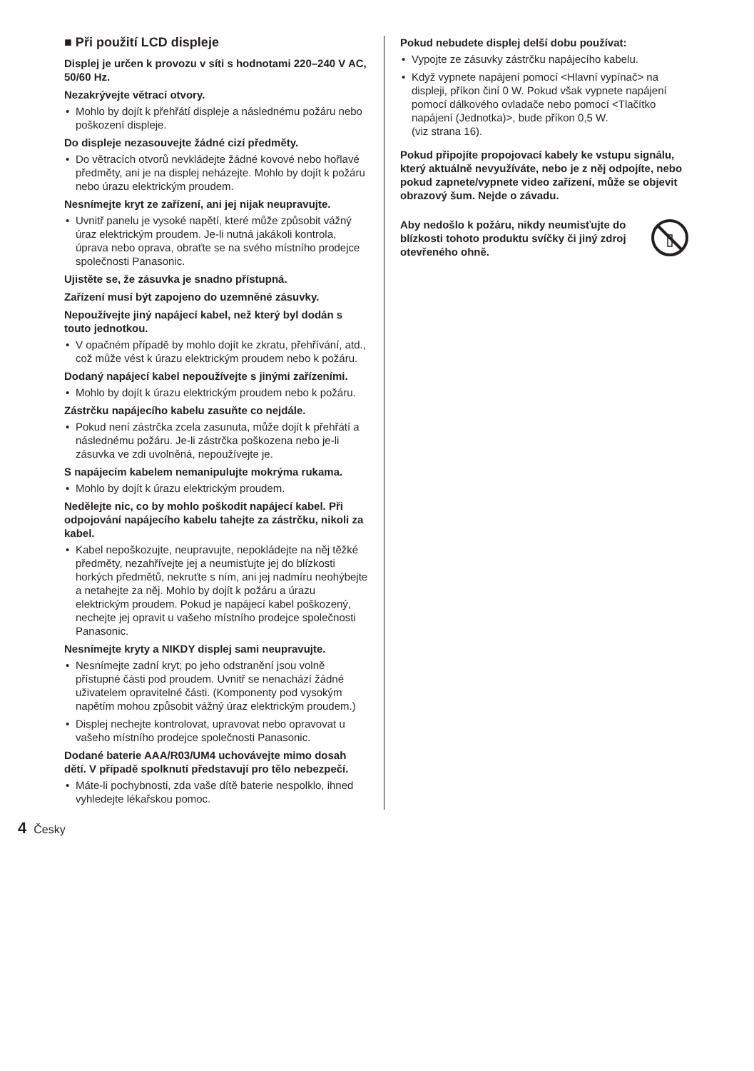■ Při použití LCD displeje
Displej je určen k provozu v síti s hodnotami 220–240 V AC, 50/60 Hz.
Nezakrývejte větrací otvory.
• Mohlo by dojít k přehřátí displeje a následnému požáru nebo poškození displeje.
Do displeje nezasouvejte žádné cizí předměty.
• Do větracích otvorů nevkládejte žádné kovové nebo hořlavé předměty, ani je na displej neházejte. Mohlo by dojít k požáru nebo úrazu elektrickým proudem.
Nesnímejte kryt ze zařízení, ani jej nijak neupravujte.
• Uvnitř panelu je vysoké napětí, které může způsobit vážný úraz elektrickým proudem. Je-li nutná jakákoli kontrola, úprava nebo oprava, obraťte se na svého místního prodejce společnosti Panasonic.
Ujistěte se, že zásuvka je snadno přístupná.
Zařízení musí být zapojeno do uzemněné zásuvky.
Nepoužívejte jiný napájecí kabel, než který byl dodán s touto jednotkou.
• V opačném případě by mohlo dojít ke zkratu, přehřívání, atd., což může vést k úrazu elektrickým proudem nebo k požáru.
Dodaný napájecí kabel nepoužívejte s jinými zařízeními.
• Mohlo by dojít k úrazu elektrickým proudem nebo k požáru.
Zástrčku napájecího kabelu zasuňte co nejdále.
• Pokud není zástrčka zcela zasunuta, může dojít k přehřátí a následnému požáru. Je-li zástrčka poškozena nebo je-li zásuvka ve zdi uvolněná, nepoužívejte je.
S napájecím kabelem nemanipulujte mokrýma rukama.
• Mohlo by dojít k úrazu elektrickým proudem.
Nedělejte nic, co by mohlo poškodit napájecí kabel. Při odpojování napájecího kabelu tahejte za zástrčku, nikoli za kabel.
• Kabel nepoškozujte, neupravujte, nepokládejte na něj těžké předměty, nezahřívejte jej a neumisťujte jej do blízkosti horkých předmětů, nekruťte s ním, ani jej nadmíru neohýbejte a netahejte za něj. Mohlo by dojít k požáru a úrazu elektrickým proudem. Pokud je napájecí kabel poškozený, nechejte jej opravit u vašeho místního prodejce společnosti Panasonic.
Nesnímejte kryty a NIKDY displej sami neupravujte.
• Nesnímejte zadní kryt; po jeho odstranění jsou volně přístupné části pod proudem. Uvnitř se nenachází žádné uživatelem opravitelné části. (Komponenty pod vysokým napětím mohou způsobit vážný úraz elektrickým proudem.)
• Displej nechejte kontrolovat, upravovat nebo opravovat u vašeho místního prodejce společnosti Panasonic.
Dodané baterie AAA/R03/UM4 uchovávejte mimo dosah dětí. V případě spolknutí představují pro tělo nebezpečí.
• Máte-li pochybnosti, zda vaše dítě baterie nespolklo, ihned vyhledejte lékařskou pomoc.
Pokud nebudete displej delší dobu používat:
• Vypojte ze zásuvky zástrčku napájecího kabelu.
• Když vypnete napájení pomocí <Hlavní vypínač> na displeji, příkon činí 0 W. Pokud však vypnete napájení pomocí dálkového ovladače nebo pomocí <Tlačítko napájení (Jednotka)>, bude příkon 0,5 W.
(viz strana 16).
Pokud připojíte propojovací kabely ke vstupu signálu, který aktuálně nevyužíváte, nebo je z něj odpojíte, nebo pokud zapnete/vypnete video zařízení, může se objevit obrazový šum. Nejde o závadu.
Aby nedošlo k požáru, nikdy neumisťujte do blízkosti tohoto produktu svíčky či jiný zdroj otevřeného ohně.
4 Česky